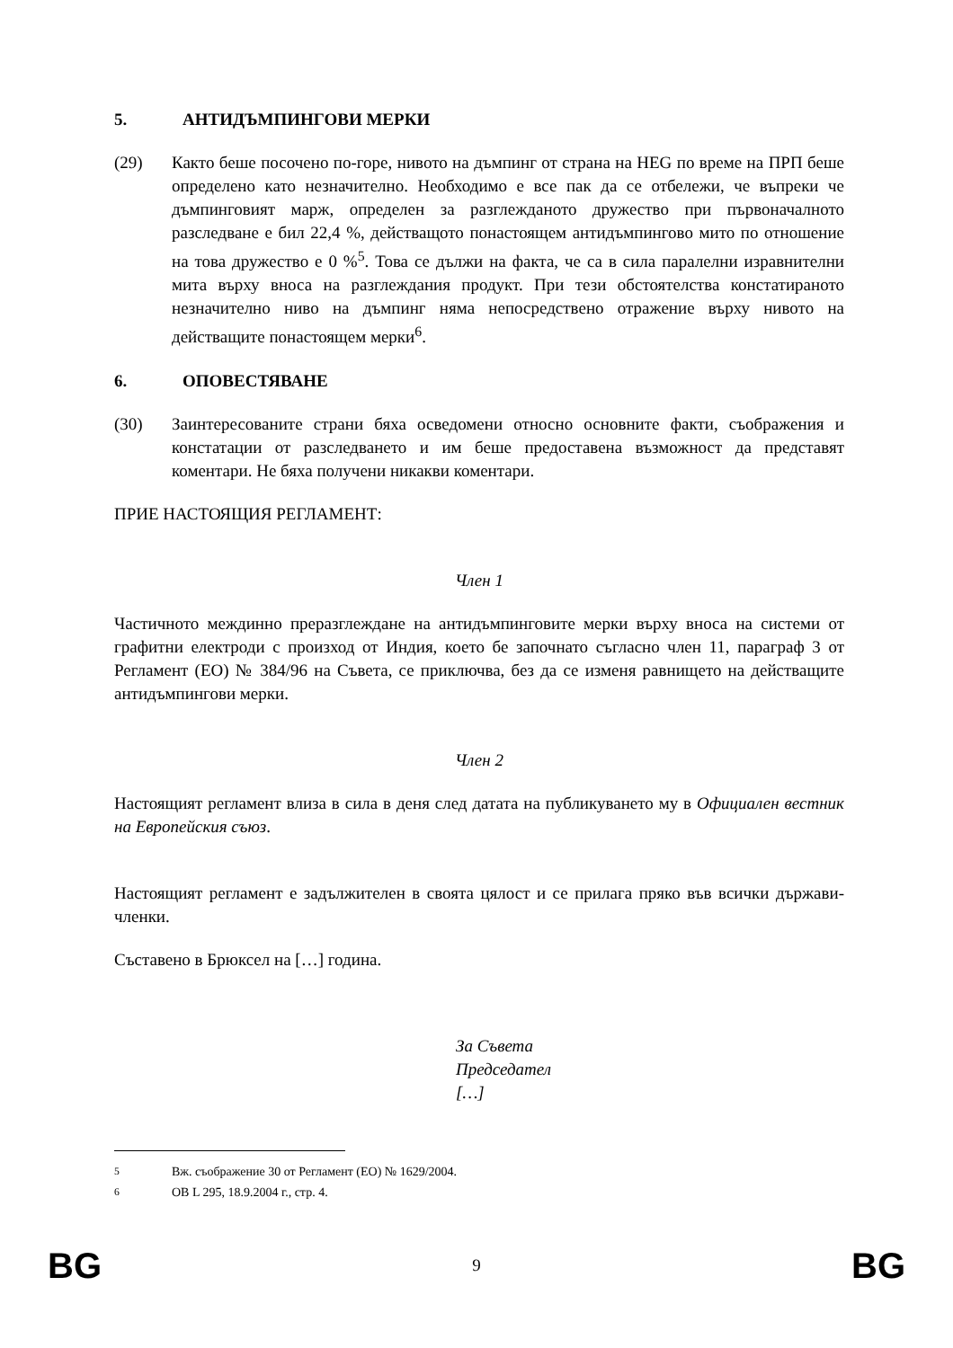5. АНТИДЪМПИНГОВИ МЕРКИ
(29) Както беше посочено по-горе, нивото на дъмпинг от страна на HEG по време на ПРП беше определено като незначително. Необходимо е все пак да се отбележи, че въпреки че дъмпинговият марж, определен за разглежданото дружество при първоначалното разследване е бил 22,4 %, действащото понастоящем антидъмпингово мито по отношение на това дружество е 0 %<sup>5</sup>. Това се дължи на факта, че са в сила паралелни изравнителни мита върху вноса на разглеждания продукт. При тези обстоятелства констатираното незначително ниво на дъмпинг няма непосредствено отражение върху нивото на действащите понастоящем мерки<sup>6</sup>.
6. ОПОВЕСТЯВАНЕ
(30) Заинтересованите страни бяха осведомени относно основните факти, съображения и констатации от разследването и им беше предоставена възможност да представят коментари. Не бяха получени никакви коментари.
ПРИЕ НАСТОЯЩИЯ РЕГЛАМЕНТ:
Член 1
Частичното междинно преразглеждане на антидъмпинговите мерки върху вноса на системи от графитни електроди с произход от Индия, което бе започнато съгласно член 11, параграф 3 от Регламент (ЕО) № 384/96 на Съвета, се приключва, без да се изменя равнището на действащите антидъмпингови мерки.
Член 2
Настоящият регламент влиза в сила в деня след датата на публикуването му в Официален вестник на Европейския съюз.
Настоящият регламент е задължителен в своята цялост и се прилага пряко във всички държави-членки.
Съставено в Брюксел на […] година.
За Съвета
Председател
[…]
<sup>5</sup> Вж. съображение 30 от Регламент (ЕО) № 1629/2004.
<sup>6</sup> ОВ L 295, 18.9.2004 г., стр. 4.
BG 9 BG